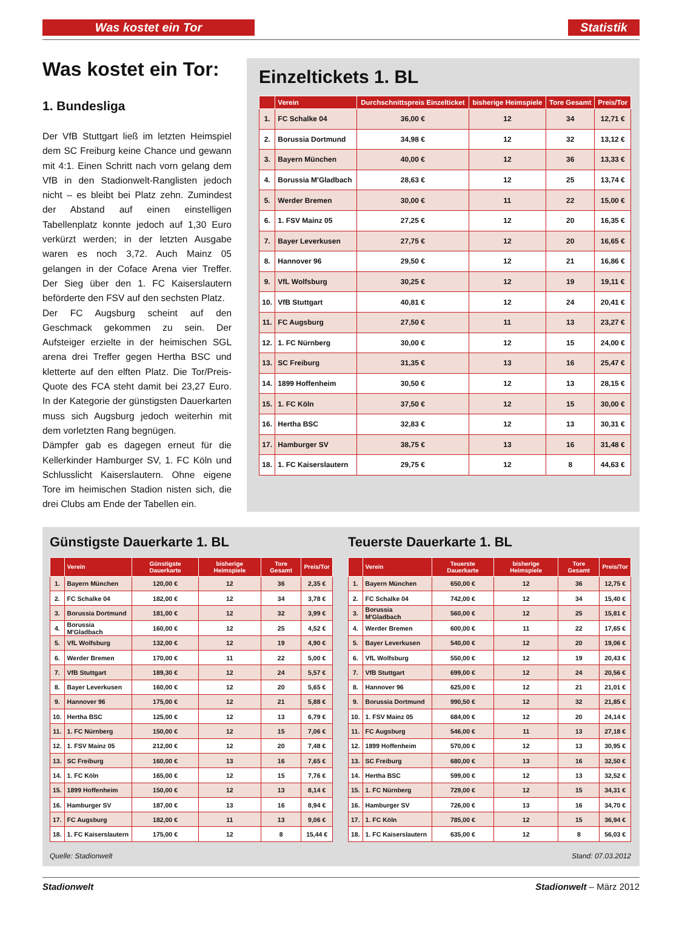Was kostet ein Tor Statistik
Was kostet ein Tor:
1. Bundesliga
Der VfB Stuttgart ließ im letzten Heimspiel dem SC Freiburg keine Chance und gewann mit 4:1. Einen Schritt nach vorn gelang dem VfB in den Stadionwelt-Ranglisten jedoch nicht – es bleibt bei Platz zehn. Zumindest der Abstand auf einen einstelligen Tabellenplatz konnte jedoch auf 1,30 Euro verkürzt werden; in der letzten Ausgabe waren es noch 3,72. Auch Mainz 05 gelangen in der Coface Arena vier Treffer. Der Sieg über den 1. FC Kaiserslautern beförderte den FSV auf den sechsten Platz.
Der FC Augsburg scheint auf den Geschmack gekommen zu sein. Der Aufsteiger erzielte in der heimischen SGL arena drei Treffer gegen Hertha BSC und kletterte auf den elften Platz. Die Tor/Preis-Quote des FCA steht damit bei 23,27 Euro. In der Kategorie der günstigsten Dauerkarten muss sich Augsburg jedoch weiterhin mit dem vorletzten Rang begnügen.
Dämpfer gab es dagegen erneut für die Kellerkinder Hamburger SV, 1. FC Köln und Schlusslicht Kaiserslautern. Ohne eigene Tore im heimischen Stadion nisten sich, die drei Clubs am Ende der Tabellen ein.
Einzeltickets 1. BL
| | Verein | Durchschnittspreis Einzelticket | bisherige Heimspiele | Tore Gesamt | Preis/Tor |
| --- | --- | --- | --- | --- | --- |
| 1. | FC Schalke 04 | 36,00 € | 12 | 34 | 12,71 € |
| 2. | Borussia Dortmund | 34,98 € | 12 | 32 | 13,12 € |
| 3. | Bayern München | 40,00 € | 12 | 36 | 13,33 € |
| 4. | Borussia M'Gladbach | 28,63 € | 12 | 25 | 13,74 € |
| 5. | Werder Bremen | 30,00 € | 11 | 22 | 15,00 € |
| 6. | 1. FSV Mainz 05 | 27,25 € | 12 | 20 | 16,35 € |
| 7. | Bayer Leverkusen | 27,75 € | 12 | 20 | 16,65 € |
| 8. | Hannover 96 | 29,50 € | 12 | 21 | 16,86 € |
| 9. | VfL Wolfsburg | 30,25 € | 12 | 19 | 19,11 € |
| 10. | VfB Stuttgart | 40,81 € | 12 | 24 | 20,41 € |
| 11. | FC Augsburg | 27,50 € | 11 | 13 | 23,27 € |
| 12. | 1. FC Nürnberg | 30,00 € | 12 | 15 | 24,00 € |
| 13. | SC Freiburg | 31,35 € | 13 | 16 | 25,47 € |
| 14. | 1899 Hoffenheim | 30,50 € | 12 | 13 | 28,15 € |
| 15. | 1. FC Köln | 37,50 € | 12 | 15 | 30,00 € |
| 16. | Hertha BSC | 32,83 € | 12 | 13 | 30,31 € |
| 17. | Hamburger SV | 38,75 € | 13 | 16 | 31,48 € |
| 18. | 1. FC Kaiserslautern | 29,75 € | 12 | 8 | 44,63 € |
Günstigste Dauerkarte 1. BL
| | Verein | Günstigste Dauerkarte | bisherige Heimspiele | Tore Gesamt | Preis/Tor |
| --- | --- | --- | --- | --- | --- |
| 1. | Bayern München | 120,00 € | 12 | 36 | 2,35 € |
| 2. | FC Schalke 04 | 182,00 € | 12 | 34 | 3,78 € |
| 3. | Borussia Dortmund | 181,00 € | 12 | 32 | 3,99 € |
| 4. | Borussia M'Gladbach | 160,00 € | 12 | 25 | 4,52 € |
| 5. | VfL Wolfsburg | 132,00 € | 12 | 19 | 4,90 € |
| 6. | Werder Bremen | 170,00 € | 11 | 22 | 5,00 € |
| 7. | VfB Stuttgart | 189,30 € | 12 | 24 | 5,57 € |
| 8. | Bayer Leverkusen | 160,00 € | 12 | 20 | 5,65 € |
| 9. | Hannover 96 | 175,00 € | 12 | 21 | 5,88 € |
| 10. | Hertha BSC | 125,00 € | 12 | 13 | 6,79 € |
| 11. | 1. FC Nürnberg | 150,00 € | 12 | 15 | 7,06 € |
| 12. | 1. FSV Mainz 05 | 212,00 € | 12 | 20 | 7,48 € |
| 13. | SC Freiburg | 160,00 € | 13 | 16 | 7,65 € |
| 14. | 1. FC Köln | 165,00 € | 12 | 15 | 7,76 € |
| 15. | 1899 Hoffenheim | 150,00 € | 12 | 13 | 8,14 € |
| 16. | Hamburger SV | 187,00 € | 13 | 16 | 8,94 € |
| 17. | FC Augsburg | 182,00 € | 11 | 13 | 9,06 € |
| 18. | 1. FC Kaiserslautern | 175,00 € | 12 | 8 | 15,44 € |
Teuerste Dauerkarte 1. BL
| | Verein | Teuerste Dauerkarte | bisherige Heimspiele | Tore Gesamt | Preis/Tor |
| --- | --- | --- | --- | --- | --- |
| 1. | Bayern München | 650,00 € | 12 | 36 | 12,75 € |
| 2. | FC Schalke 04 | 742,00 € | 12 | 34 | 15,40 € |
| 3. | Borussia M'Gladbach | 560,00 € | 12 | 25 | 15,81 € |
| 4. | Werder Bremen | 600,00 € | 11 | 22 | 17,65 € |
| 5. | Bayer Leverkusen | 540,00 € | 12 | 20 | 19,06 € |
| 6. | VfL Wolfsburg | 550,00 € | 12 | 19 | 20,43 € |
| 7. | VfB Stuttgart | 699,00 € | 12 | 24 | 20,56 € |
| 8. | Hannover 96 | 625,00 € | 12 | 21 | 21,01 € |
| 9. | Borussia Dortmund | 990,50 € | 12 | 32 | 21,85 € |
| 10. | 1. FSV Mainz 05 | 684,00 € | 12 | 20 | 24,14 € |
| 11. | FC Augsburg | 546,00 € | 11 | 13 | 27,18 € |
| 12. | 1899 Hoffenheim | 570,00 € | 12 | 13 | 30,95 € |
| 13. | SC Freiburg | 680,00 € | 13 | 16 | 32,50 € |
| 14. | Hertha BSC | 599,00 € | 12 | 13 | 32,52 € |
| 15. | 1. FC Nürnberg | 729,00 € | 12 | 15 | 34,31 € |
| 16. | Hamburger SV | 726,00 € | 13 | 16 | 34,70 € |
| 17. | 1. FC Köln | 785,00 € | 12 | 15 | 36,94 € |
| 18. | 1. FC Kaiserslautern | 635,00 € | 12 | 8 | 56,03 € |
Quelle: Stadionwelt Stand: 07.03.2012
Stadionwelt Stadionwelt – März 2012